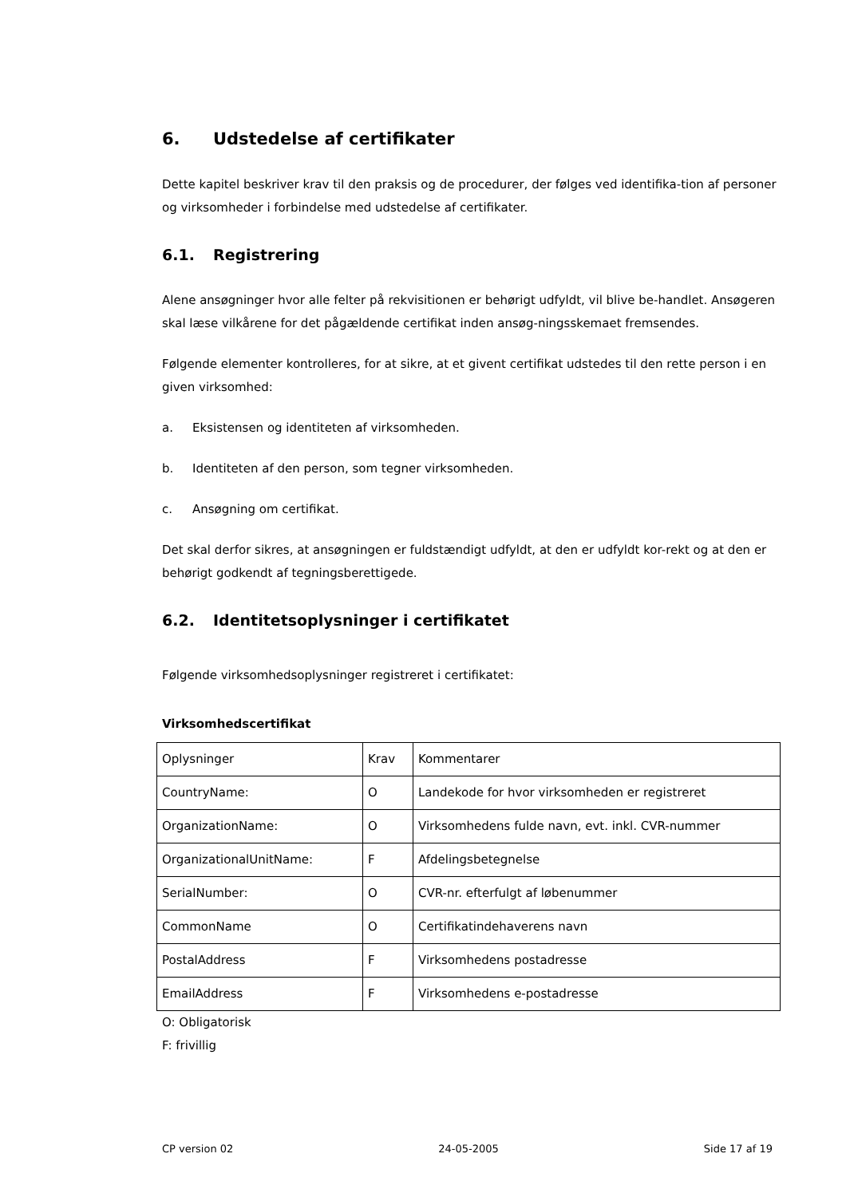6. Udstedelse af certifikater
Dette kapitel beskriver krav til den praksis og de procedurer, der følges ved identifika-tion af personer og virksomheder i forbindelse med udstedelse af certifikater.
6.1. Registrering
Alene ansøgninger hvor alle felter på rekvisitionen er behørigt udfyldt, vil blive be-handlet. Ansøgeren skal læse vilkårene for det pågældende certifikat inden ansøg-ningsskemaet fremsendes.
Følgende elementer kontrolleres, for at sikre, at et givent certifikat udstedes til den rette person i en given virksomhed:
a. Eksistensen og identiteten af virksomheden.
b. Identiteten af den person, som tegner virksomheden.
c. Ansøgning om certifikat.
Det skal derfor sikres, at ansøgningen er fuldstændigt udfyldt, at den er udfyldt kor-rekt og at den er behørigt godkendt af tegningsberettigede.
6.2. Identitetsoplysninger i certifikatet
Følgende virksomhedsoplysninger registreret i certifikatet:
Virksomhedscertifikat
| Oplysninger | Krav | Kommentarer |
| CountryName: | O | Landekode for hvor virksomheden er registreret |
| OrganizationName: | O | Virksomhedens fulde navn, evt. inkl. CVR-nummer |
| OrganizationalUnitName: | F | Afdelingsbetegnelse |
| SerialNumber: | O | CVR-nr. efterfulgt af løbenummer |
| CommonName | O | Certifikatindehaverens navn |
| PostalAddress | F | Virksomhedens postadresse |
| EmailAddress | F | Virksomhedens e-postadresse |
O: Obligatorisk
F: frivillig
CP version 02 24-05-2005 Side 17 af 19